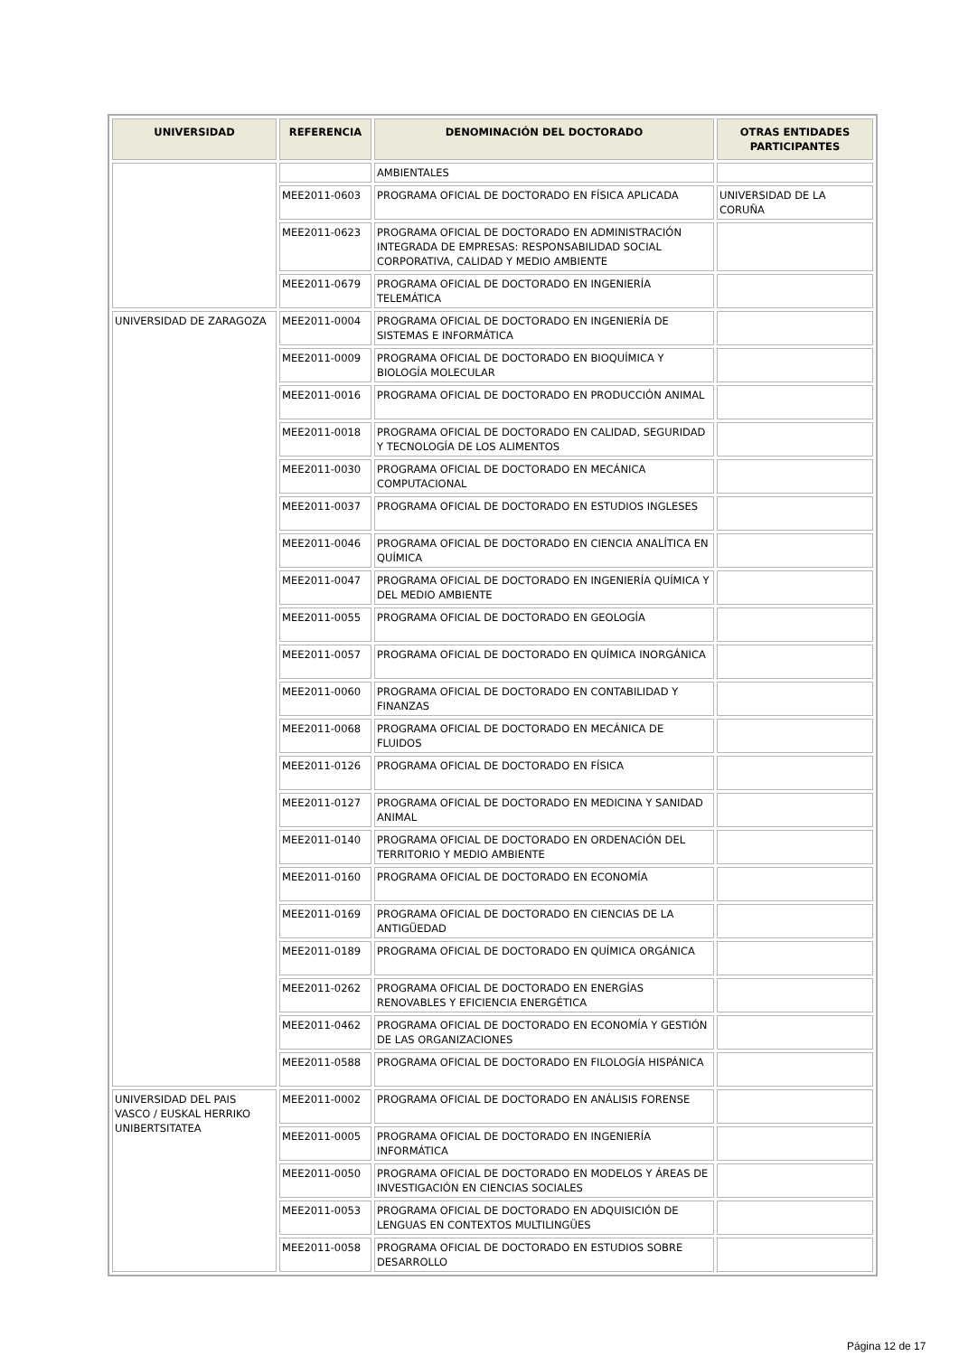| UNIVERSIDAD | REFERENCIA | DENOMINACIÓN DEL DOCTORADO | OTRAS ENTIDADES PARTICIPANTES |
| --- | --- | --- | --- |
| | | AMBIENTALES | |
| | MEE2011-0603 | PROGRAMA OFICIAL DE DOCTORADO EN FÍSICA APLICADA | UNIVERSIDAD DE LA CORUÑA |
| | MEE2011-0623 | PROGRAMA OFICIAL DE DOCTORADO EN ADMINISTRACIÓN INTEGRADA DE EMPRESAS: RESPONSABILIDAD SOCIAL CORPORATIVA, CALIDAD Y MEDIO AMBIENTE | |
| | MEE2011-0679 | PROGRAMA OFICIAL DE DOCTORADO EN INGENIERÍA TELEMÁTICA | |
| UNIVERSIDAD DE ZARAGOZA | MEE2011-0004 | PROGRAMA OFICIAL DE DOCTORADO EN INGENIERÍA DE SISTEMAS E INFORMÁTICA | |
| | MEE2011-0009 | PROGRAMA OFICIAL DE DOCTORADO EN BIOQUÍMICA Y BIOLOGÍA MOLECULAR | |
| | MEE2011-0016 | PROGRAMA OFICIAL DE DOCTORADO EN PRODUCCIÓN ANIMAL | |
| | MEE2011-0018 | PROGRAMA OFICIAL DE DOCTORADO EN CALIDAD, SEGURIDAD Y TECNOLOGÍA DE LOS ALIMENTOS | |
| | MEE2011-0030 | PROGRAMA OFICIAL DE DOCTORADO EN MECÁNICA COMPUTACIONAL | |
| | MEE2011-0037 | PROGRAMA OFICIAL DE DOCTORADO EN ESTUDIOS INGLESES | |
| | MEE2011-0046 | PROGRAMA OFICIAL DE DOCTORADO EN CIENCIA ANALÍTICA EN QUÍMICA | |
| | MEE2011-0047 | PROGRAMA OFICIAL DE DOCTORADO EN INGENIERÍA QUÍMICA Y DEL MEDIO AMBIENTE | |
| | MEE2011-0055 | PROGRAMA OFICIAL DE DOCTORADO EN GEOLOGÍA | |
| | MEE2011-0057 | PROGRAMA OFICIAL DE DOCTORADO EN QUÍMICA INORGÁNICA | |
| | MEE2011-0060 | PROGRAMA OFICIAL DE DOCTORADO EN CONTABILIDAD Y FINANZAS | |
| | MEE2011-0068 | PROGRAMA OFICIAL DE DOCTORADO EN MECÁNICA DE FLUIDOS | |
| | MEE2011-0126 | PROGRAMA OFICIAL DE DOCTORADO EN FÍSICA | |
| | MEE2011-0127 | PROGRAMA OFICIAL DE DOCTORADO EN MEDICINA Y SANIDAD ANIMAL | |
| | MEE2011-0140 | PROGRAMA OFICIAL DE DOCTORADO EN ORDENACIÓN DEL TERRITORIO Y MEDIO AMBIENTE | |
| | MEE2011-0160 | PROGRAMA OFICIAL DE DOCTORADO EN ECONOMÍA | |
| | MEE2011-0169 | PROGRAMA OFICIAL DE DOCTORADO EN CIENCIAS DE LA ANTIGÜEDAD | |
| | MEE2011-0189 | PROGRAMA OFICIAL DE DOCTORADO EN QUÍMICA ORGÁNICA | |
| | MEE2011-0262 | PROGRAMA OFICIAL DE DOCTORADO EN ENERGÍAS RENOVABLES Y EFICIENCIA ENERGÉTICA | |
| | MEE2011-0462 | PROGRAMA OFICIAL DE DOCTORADO EN ECONOMÍA Y GESTIÓN DE LAS ORGANIZACIONES | |
| | MEE2011-0588 | PROGRAMA OFICIAL DE DOCTORADO EN FILOLOGÍA HISPÁNICA | |
| UNIVERSIDAD DEL PAIS VASCO / EUSKAL HERRIKO UNIBERTSITATEA | MEE2011-0002 | PROGRAMA OFICIAL DE DOCTORADO EN ANÁLISIS FORENSE | |
| | MEE2011-0005 | PROGRAMA OFICIAL DE DOCTORADO EN INGENIERÍA INFORMÁTICA | |
| | MEE2011-0050 | PROGRAMA OFICIAL DE DOCTORADO EN MODELOS Y ÁREAS DE INVESTIGACIÓN EN CIENCIAS SOCIALES | |
| | MEE2011-0053 | PROGRAMA OFICIAL DE DOCTORADO EN ADQUISICIÓN DE LENGUAS EN CONTEXTOS MULTILINGÜES | |
| | MEE2011-0058 | PROGRAMA OFICIAL DE DOCTORADO EN ESTUDIOS SOBRE DESARROLLO | |
Página 12 de 17